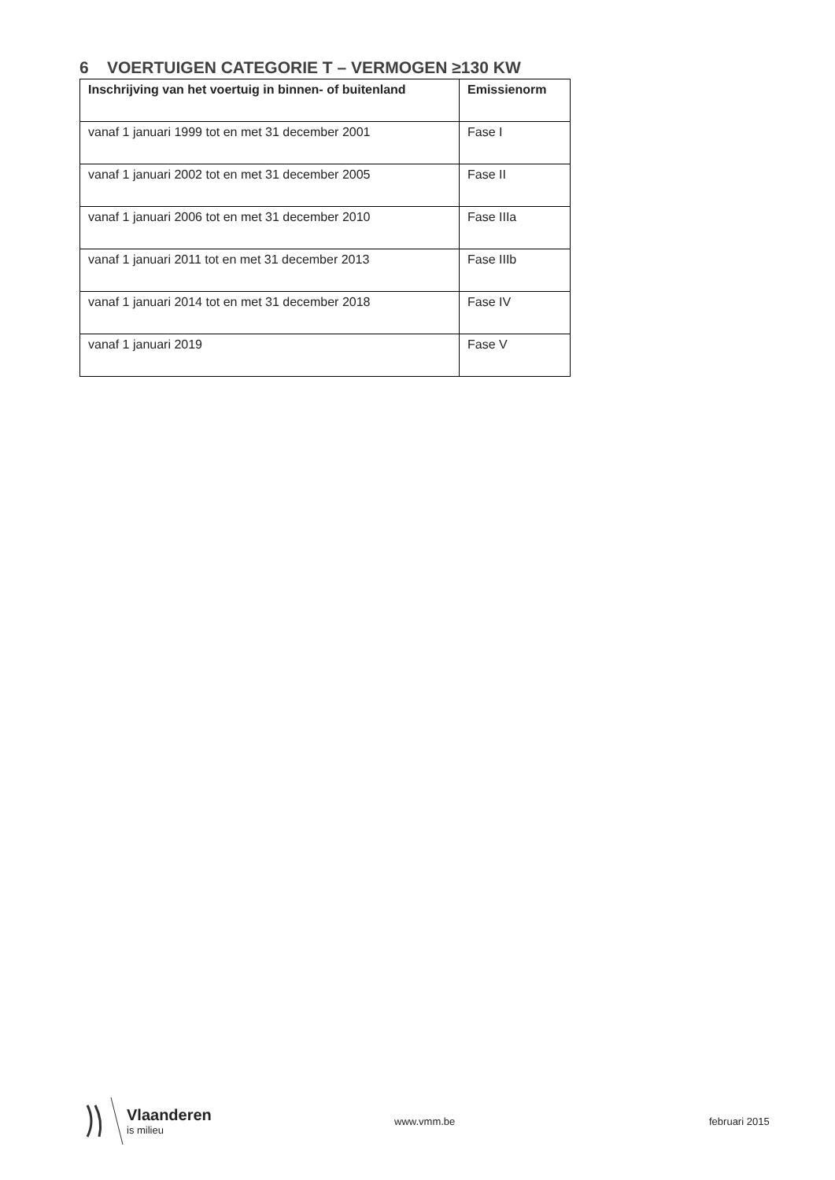6 VOERTUIGEN CATEGORIE T – VERMOGEN ≥130 KW
| Inschrijving van het voertuig in binnen- of buitenland | Emissienorm |
| --- | --- |
| vanaf 1 januari 1999 tot en met 31 december 2001 | Fase I |
| vanaf 1 januari 2002 tot en met 31 december 2005 | Fase II |
| vanaf 1 januari 2006 tot en met 31 december 2010 | Fase IIIa |
| vanaf 1 januari 2011 tot en met 31 december 2013 | Fase IIIb |
| vanaf 1 januari 2014 tot en met 31 december 2018 | Fase IV |
| vanaf 1 januari 2019 | Fase V |
Vlaanderen
is milieu
www.vmm.be februari 2015